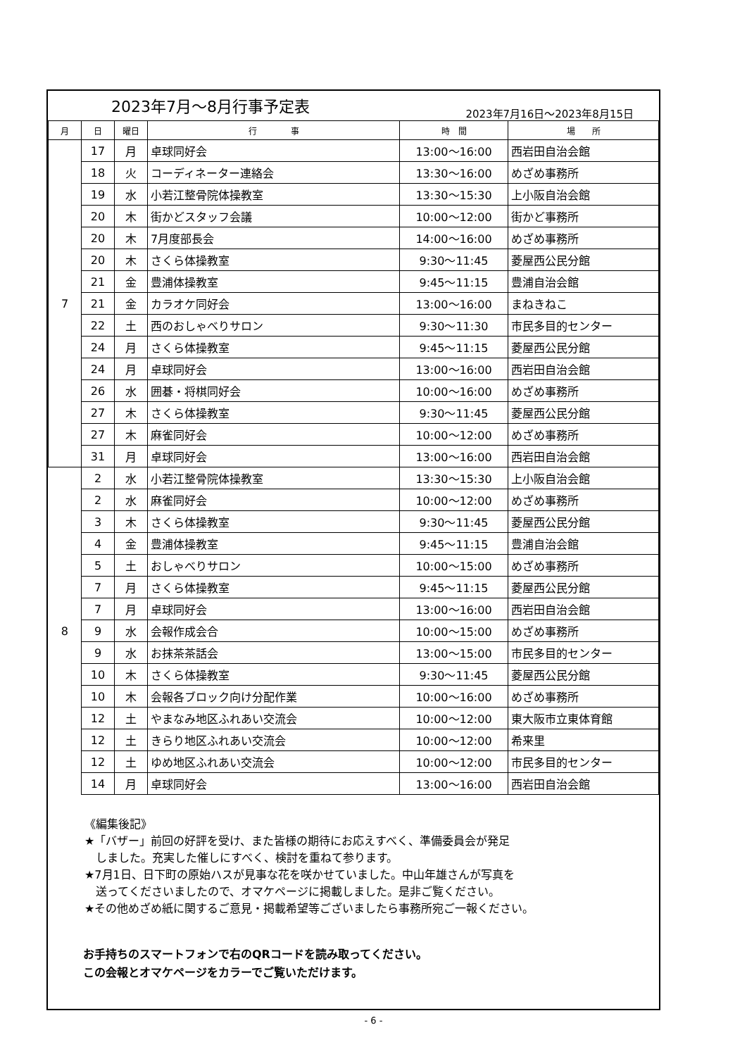2023年7月～8月行事予定表
2023年7月16日～2023年8月15日
| 月 | 日 | 曜日 | 行 事 | 時 間 | 場 所 |
| --- | --- | --- | --- | --- | --- |
| 7 | 17 | 月 | 卓球同好会 | 13:00～16:00 | 西岩田自治会館 |
| | 18 | 火 | コーディネーター連絡会 | 13:30～16:00 | めざめ事務所 |
| | 19 | 水 | 小若江整骨院体操教室 | 13:30～15:30 | 上小阪自治会館 |
| | 20 | 木 | 街かどスタッフ会議 | 10:00～12:00 | 街かど事務所 |
| | 20 | 木 | 7月度部長会 | 14:00～16:00 | めざめ事務所 |
| | 20 | 木 | さくら体操教室 | 9:30～11:45 | 菱屋西公民分館 |
| | 21 | 金 | 豊浦体操教室 | 9:45～11:15 | 豊浦自治会館 |
| | 21 | 金 | カラオケ同好会 | 13:00～16:00 | まねきねこ |
| | 22 | 土 | 西のおしゃべりサロン | 9:30～11:30 | 市民多目的センター |
| | 24 | 月 | さくら体操教室 | 9:45～11:15 | 菱屋西公民分館 |
| | 24 | 月 | 卓球同好会 | 13:00～16:00 | 西岩田自治会館 |
| | 26 | 水 | 囲碁・将棋同好会 | 10:00～16:00 | めざめ事務所 |
| | 27 | 木 | さくら体操教室 | 9:30～11:45 | 菱屋西公民分館 |
| | 27 | 木 | 麻雀同好会 | 10:00～12:00 | めざめ事務所 |
| | 31 | 月 | 卓球同好会 | 13:00～16:00 | 西岩田自治会館 |
| 8 | 2 | 水 | 小若江整骨院体操教室 | 13:30～15:30 | 上小阪自治会館 |
| | 2 | 水 | 麻雀同好会 | 10:00～12:00 | めざめ事務所 |
| | 3 | 木 | さくら体操教室 | 9:30～11:45 | 菱屋西公民分館 |
| | 4 | 金 | 豊浦体操教室 | 9:45～11:15 | 豊浦自治会館 |
| | 5 | 土 | おしゃべりサロン | 10:00～15:00 | めざめ事務所 |
| | 7 | 月 | さくら体操教室 | 9:45～11:15 | 菱屋西公民分館 |
| | 7 | 月 | 卓球同好会 | 13:00～16:00 | 西岩田自治会館 |
| | 9 | 水 | 会報作成会合 | 10:00～15:00 | めざめ事務所 |
| | 9 | 水 | お抹茶茶話会 | 13:00～15:00 | 市民多目的センター |
| | 10 | 木 | さくら体操教室 | 9:30～11:45 | 菱屋西公民分館 |
| | 10 | 木 | 会報各ブロック向け分配作業 | 10:00～16:00 | めざめ事務所 |
| | 12 | 土 | やまなみ地区ふれあい交流会 | 10:00～12:00 | 東大阪市立東体育館 |
| | 12 | 土 | きらり地区ふれあい交流会 | 10:00～12:00 | 希来里 |
| | 12 | 土 | ゆめ地区ふれあい交流会 | 10:00～12:00 | 市民多目的センター |
| | 14 | 月 | 卓球同好会 | 13:00～16:00 | 西岩田自治会館 |
《編集後記》
★「バザー」前回の好評を受け、また皆様の期待にお応えすべく、準備委員会が発足
　しました。充実した催しにすべく、検討を重ねて参ります。
★7月1日、日下町の原始ハスが見事な花を咲かせていました。中山年雄さんが写真を
　送ってくださいましたので、オマケページに掲載しました。是非ご覧ください。
★その他めざめ紙に関するご意見・掲載希望等ございましたら事務所宛ご一報ください。
お手持ちのスマートフォンで右のQRコードを読み取ってください。
この会報とオマケページをカラーでご覧いただけます。
- 6 -